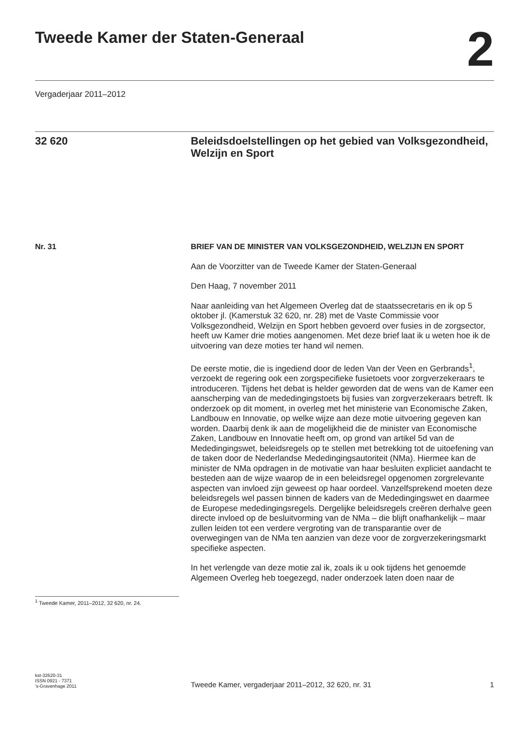Tweede Kamer der Staten-Generaal
2
Vergaderjaar 2011–2012
32 620 Beleidsdoelstellingen op het gebied van Volksgezondheid, Welzijn en Sport
Nr. 31 BRIEF VAN DE MINISTER VAN VOLKSGEZONDHEID, WELZIJN EN SPORT
Aan de Voorzitter van de Tweede Kamer der Staten-Generaal
Den Haag, 7 november 2011
Naar aanleiding van het Algemeen Overleg dat de staatssecretaris en ik op 5 oktober jl. (Kamerstuk 32 620, nr. 28) met de Vaste Commissie voor Volksgezondheid, Welzijn en Sport hebben gevoerd over fusies in de zorgsector, heeft uw Kamer drie moties aangenomen. Met deze brief laat ik u weten hoe ik de uitvoering van deze moties ter hand wil nemen.
De eerste motie, die is ingediend door de leden Van der Veen en Gerbrands<sup>1</sup>, verzoekt de regering ook een zorgspecifieke fusietoets voor zorgverzekeraars te introduceren. Tijdens het debat is helder geworden dat de wens van de Kamer een aanscherping van de mededingingstoets bij fusies van zorgverzekeraars betreft. Ik onderzoek op dit moment, in overleg met het ministerie van Economische Zaken, Landbouw en Innovatie, op welke wijze aan deze motie uitvoering gegeven kan worden. Daarbij denk ik aan de mogelijkheid die de minister van Economische Zaken, Landbouw en Innovatie heeft om, op grond van artikel 5d van de Mededingingswet, beleidsregels op te stellen met betrekking tot de uitoefening van de taken door de Nederlandse Mededingingsautoriteit (NMa). Hiermee kan de minister de NMa opdragen in de motivatie van haar besluiten expliciet aandacht te besteden aan de wijze waarop de in een beleidsregel opgenomen zorgrelevante aspecten van invloed zijn geweest op haar oordeel. Vanzelfsprekend moeten deze beleidsregels wel passen binnen de kaders van de Mededingingswet en daarmee de Europese mededingingsregels. Dergelijke beleidsregels creëren derhalve geen directe invloed op de besluitvorming van de NMa – die blijft onafhankelijk – maar zullen leiden tot een verdere vergroting van de transparantie over de overwegingen van de NMa ten aanzien van deze voor de zorgverzekeringsmarkt specifieke aspecten.
In het verlengde van deze motie zal ik, zoals ik u ook tijdens het genoemde Algemeen Overleg heb toegezegd, nader onderzoek laten doen naar de
<sup>1</sup> Tweede Kamer, 2011–2012, 32 620, nr. 24.
kst-32620-31
ISSN 0921 - 7371
’s-Gravenhage 2011
Tweede Kamer, vergaderjaar 2011–2012, 32 620, nr. 31
1